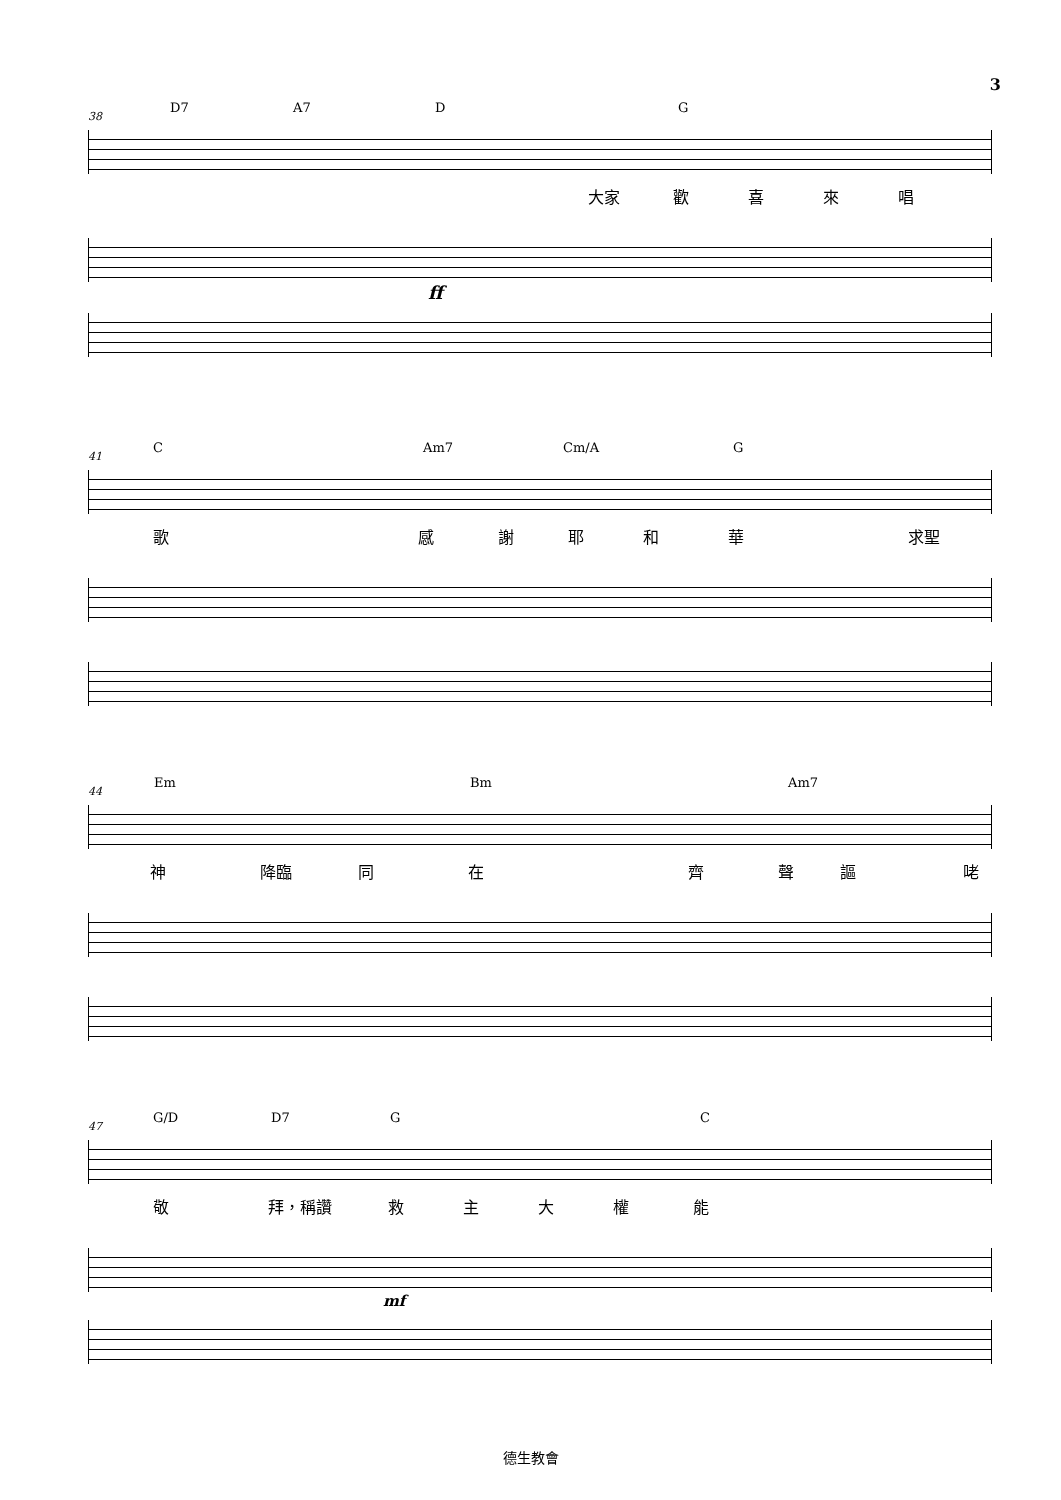3
38
D7 A7 D G
大家 歡 喜 來 唱
ff
41
C Am7 Cm/A G
歌 感 謝 耶 和 華 求聖
44
Em Bm Am7
神 降臨 同 在 齊 聲 謳 咾
47
G/D D7 G C
敬 拜，稱讚 救 主 大 權 能
mf
德生教會